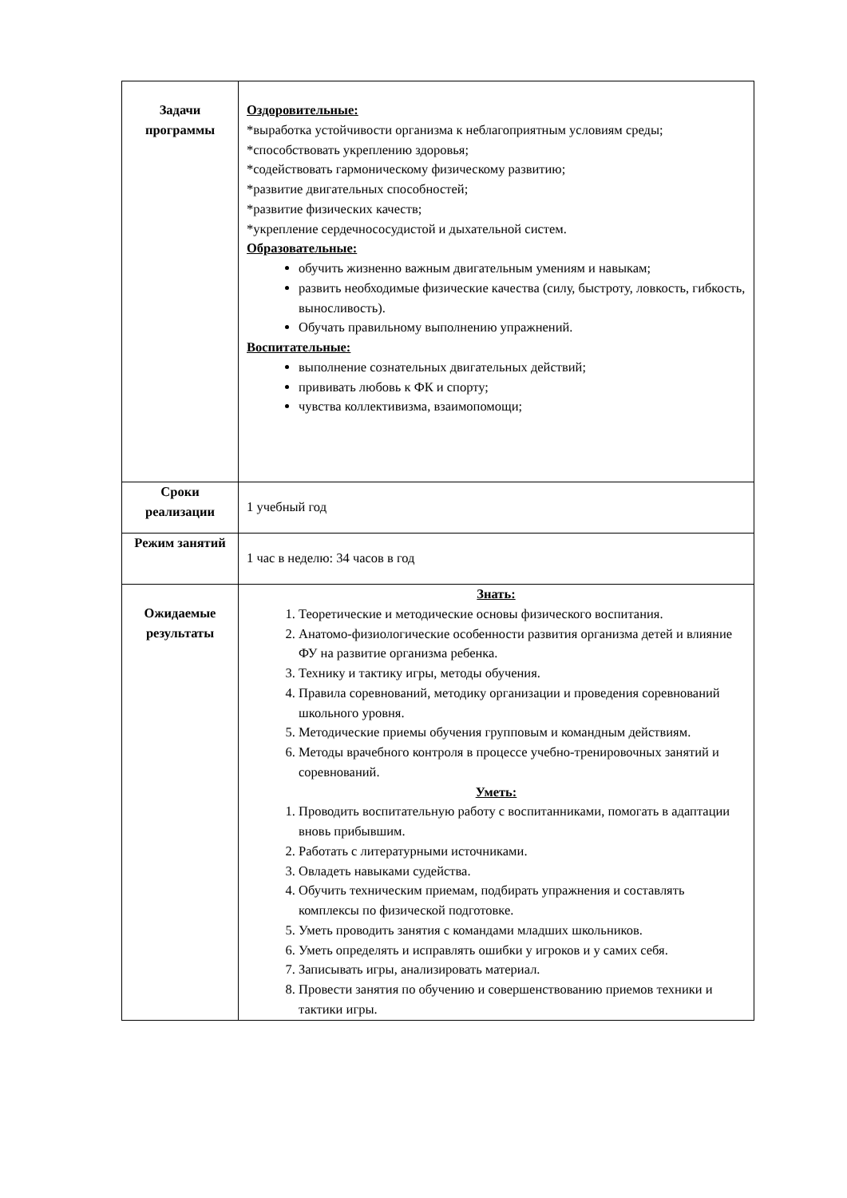| Задачи программы | Оздоровительные: *выработка устойчивости организма к неблагоприятным условиям среды; *способствовать укреплению здоровья; *содействовать гармоническому физическому развитию; *развитие двигательных способностей; *развитие физических качеств; *укрепление сердечнососудистой и дыхательной систем. Образовательные: обучить жизненно важным двигательным умениям и навыкам; развить необходимые физические качества (силу, быстроту, ловкость, гибкость, выносливость). Обучать правильному выполнению упражнений. Воспитательные: выполнение сознательных двигательных действий; прививать любовь к ФК и спорту; чувства коллективизма, взаимопомощи; |
| Сроки реализации | 1 учебный год |
| Режим занятий | 1 час в неделю: 34 часов в год |
| Ожидаемые результаты | Знать: 1. Теоретические и методические основы физического воспитания. 2. Анатомо-физиологические особенности развития организма детей и влияние ФУ на развитие организма ребенка. 3. Технику и тактику игры, методы обучения. 4. Правила соревнований, методику организации и проведения соревнований школьного уровня. 5. Методические приемы обучения групповым и командным действиям. 6. Методы врачебного контроля в процессе учебно-тренировочных занятий и соревнований. Уметь: 1. Проводить воспитательную работу с воспитанниками, помогать в адаптации вновь прибывшим. 2. Работать с литературными источниками. 3. Овладеть навыками судейства. 4. Обучить техническим приемам, подбирать упражнения и составлять комплексы по физической подготовке. 5. Уметь проводить занятия с командами младших школьников. 6. Уметь определять и исправлять ошибки у игроков и у самих себя. 7. Записывать игры, анализировать материал. 8. Провести занятия по обучению и совершенствованию приемов техники и тактики игры. |